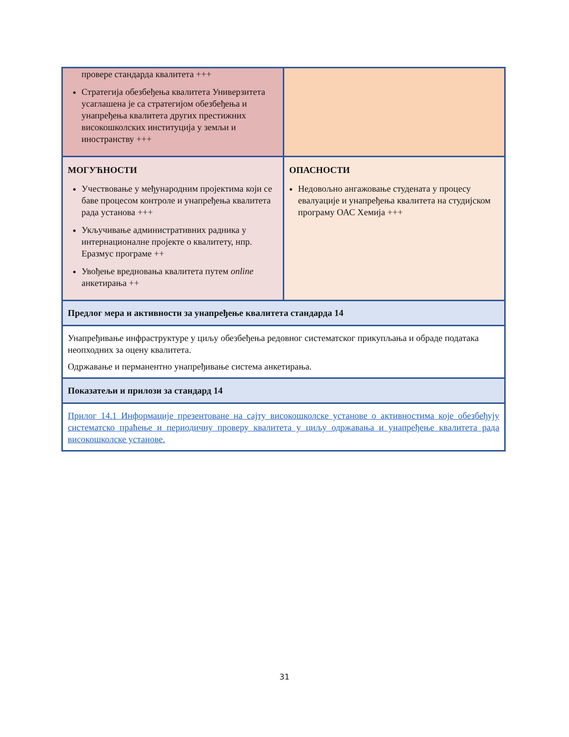| провере стандарда квалитета +++ Стратегија обезбеђења квалитета Универзитета усаглашена је са стратегијом обезбеђења и унапређења квалитета других престижних високошколских институција у земљи и иностранству +++ | |
| МОГУЋНОСТИ Учествовање у међународним пројектима који се баве процесом контроле и унапређења квалитета рада установа +++ Укључивање административних радника у интернационалне пројекте о квалитету, нпр. Еразмус програме ++ Увођење вредновања квалитета путем online анкетирања ++ | ОПАСНОСТИ Недовољно ангажовање студената у процесу евалуације и унапређења квалитета на студијском програму ОАС Хемија +++ |
| Предлог мера и активности за унапређење квалитета стандарда 14 | |
| Унапређивање инфраструктуре у циљу обезбеђења редовног систематског прикупљања и обраде података неопходних за оцену квалитета. Одржавање и перманентно унапређивање система анкетирања. | |
| Показатељи и прилози за стандард 14 | |
| Прилог 14.1 Информације презентоване на сајту високошколске установе о активностима које обезбеђују систематско праћење и периодичну проверу квалитета у циљу одржавања и унапређење квалитета рада високошколске установе. | |
31